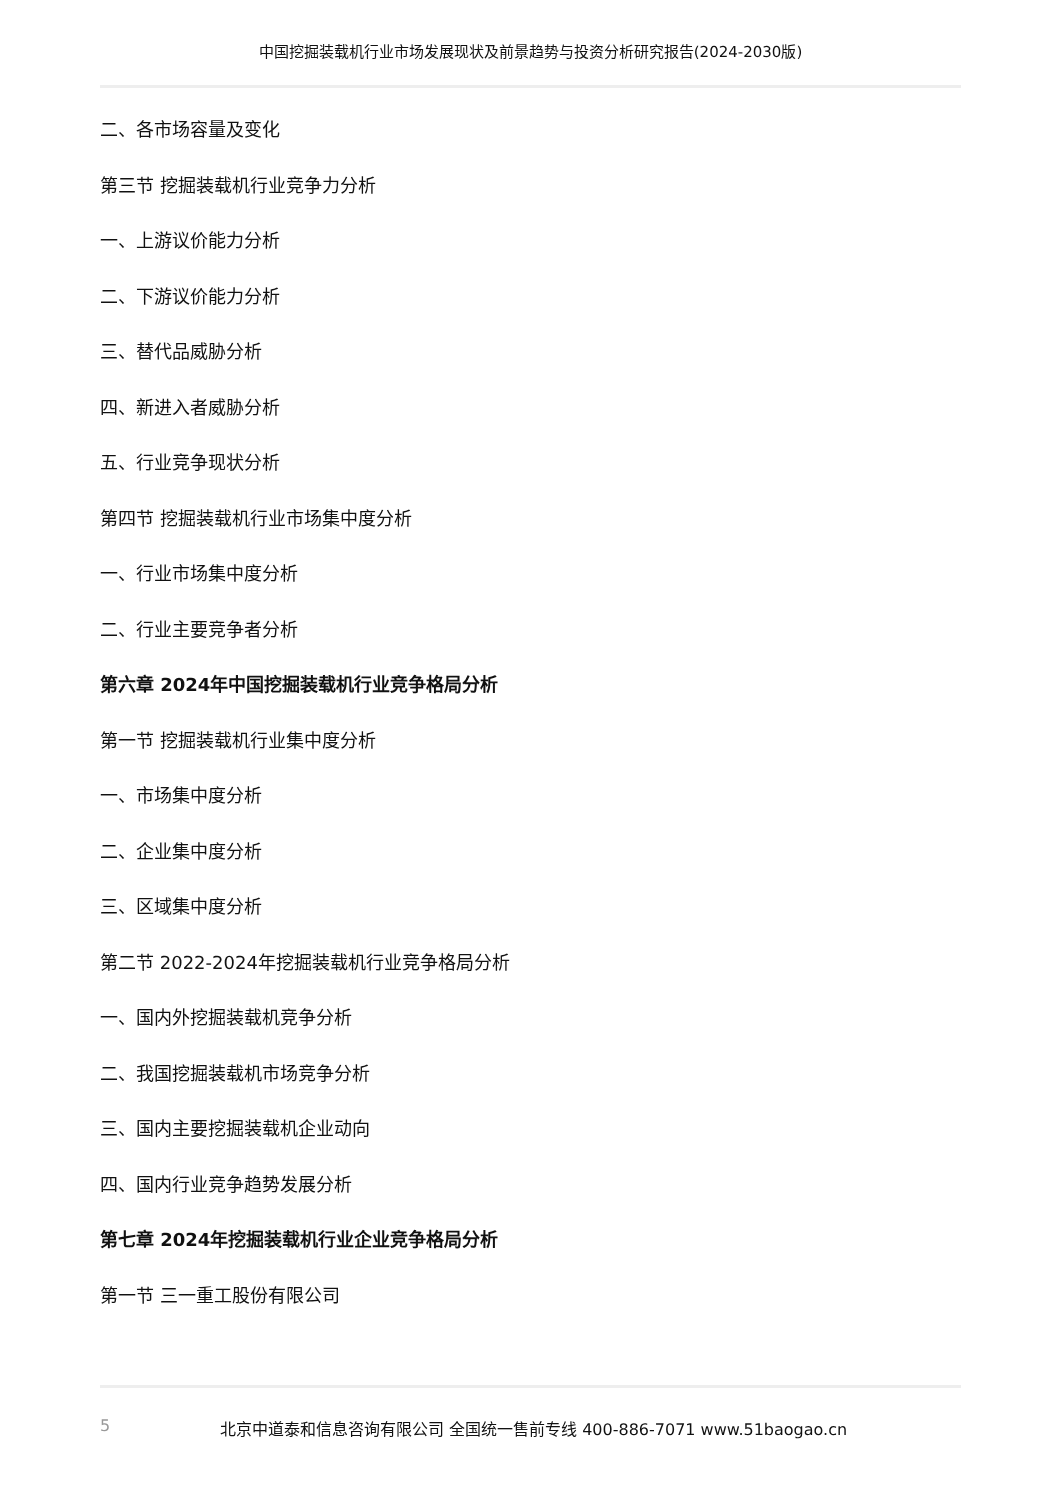中国挖掘装载机行业市场发展现状及前景趋势与投资分析研究报告(2024-2030版)
二、各市场容量及变化
第三节 挖掘装载机行业竞争力分析
一、上游议价能力分析
二、下游议价能力分析
三、替代品威胁分析
四、新进入者威胁分析
五、行业竞争现状分析
第四节 挖掘装载机行业市场集中度分析
一、行业市场集中度分析
二、行业主要竞争者分析
第六章 2024年中国挖掘装载机行业竞争格局分析
第一节 挖掘装载机行业集中度分析
一、市场集中度分析
二、企业集中度分析
三、区域集中度分析
第二节 2022-2024年挖掘装载机行业竞争格局分析
一、国内外挖掘装载机竞争分析
二、我国挖掘装载机市场竞争分析
三、国内主要挖掘装载机企业动向
四、国内行业竞争趋势发展分析
第七章 2024年挖掘装载机行业企业竞争格局分析
第一节 三一重工股份有限公司
5 北京中道泰和信息咨询有限公司 全国统一售前专线 400-886-7071 www.51baogao.cn